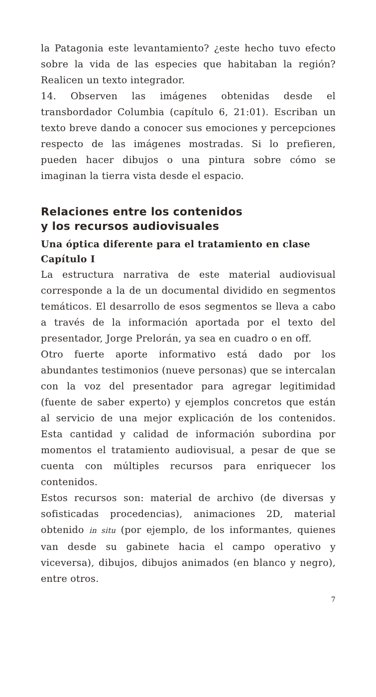la Patagonia este levantamiento? ¿este hecho tuvo efecto sobre la vida de las especies que habitaban la región? Realicen un texto integrador.
14. Observen las imágenes obtenidas desde el transbordador Columbia (capítulo 6, 21:01). Escriban un texto breve dando a conocer sus emociones y percepciones respecto de las imágenes mostradas. Si lo prefieren, pueden hacer dibujos o una pintura sobre cómo se imaginan la tierra vista desde el espacio.
Relaciones entre los contenidos
y los recursos audiovisuales
Una óptica diferente para el tratamiento en clase
Capítulo I
La estructura narrativa de este material audiovisual corresponde a la de un documental dividido en segmentos temáticos. El desarrollo de esos segmentos se lleva a cabo a través de la información aportada por el texto del presentador, Jorge Prelorán, ya sea en cuadro o en off.
Otro fuerte aporte informativo está dado por los abundantes testimonios (nueve personas) que se intercalan con la voz del presentador para agregar legitimidad (fuente de saber experto) y ejemplos concretos que están al servicio de una mejor explicación de los contenidos. Esta cantidad y calidad de información subordina por momentos el tratamiento audiovisual, a pesar de que se cuenta con múltiples recursos para enriquecer los contenidos.
Estos recursos son: material de archivo (de diversas y sofisticadas procedencias), animaciones 2D, material obtenido in situ (por ejemplo, de los informantes, quienes van desde su gabinete hacia el campo operativo y viceversa), dibujos, dibujos animados (en blanco y negro), entre otros.
7